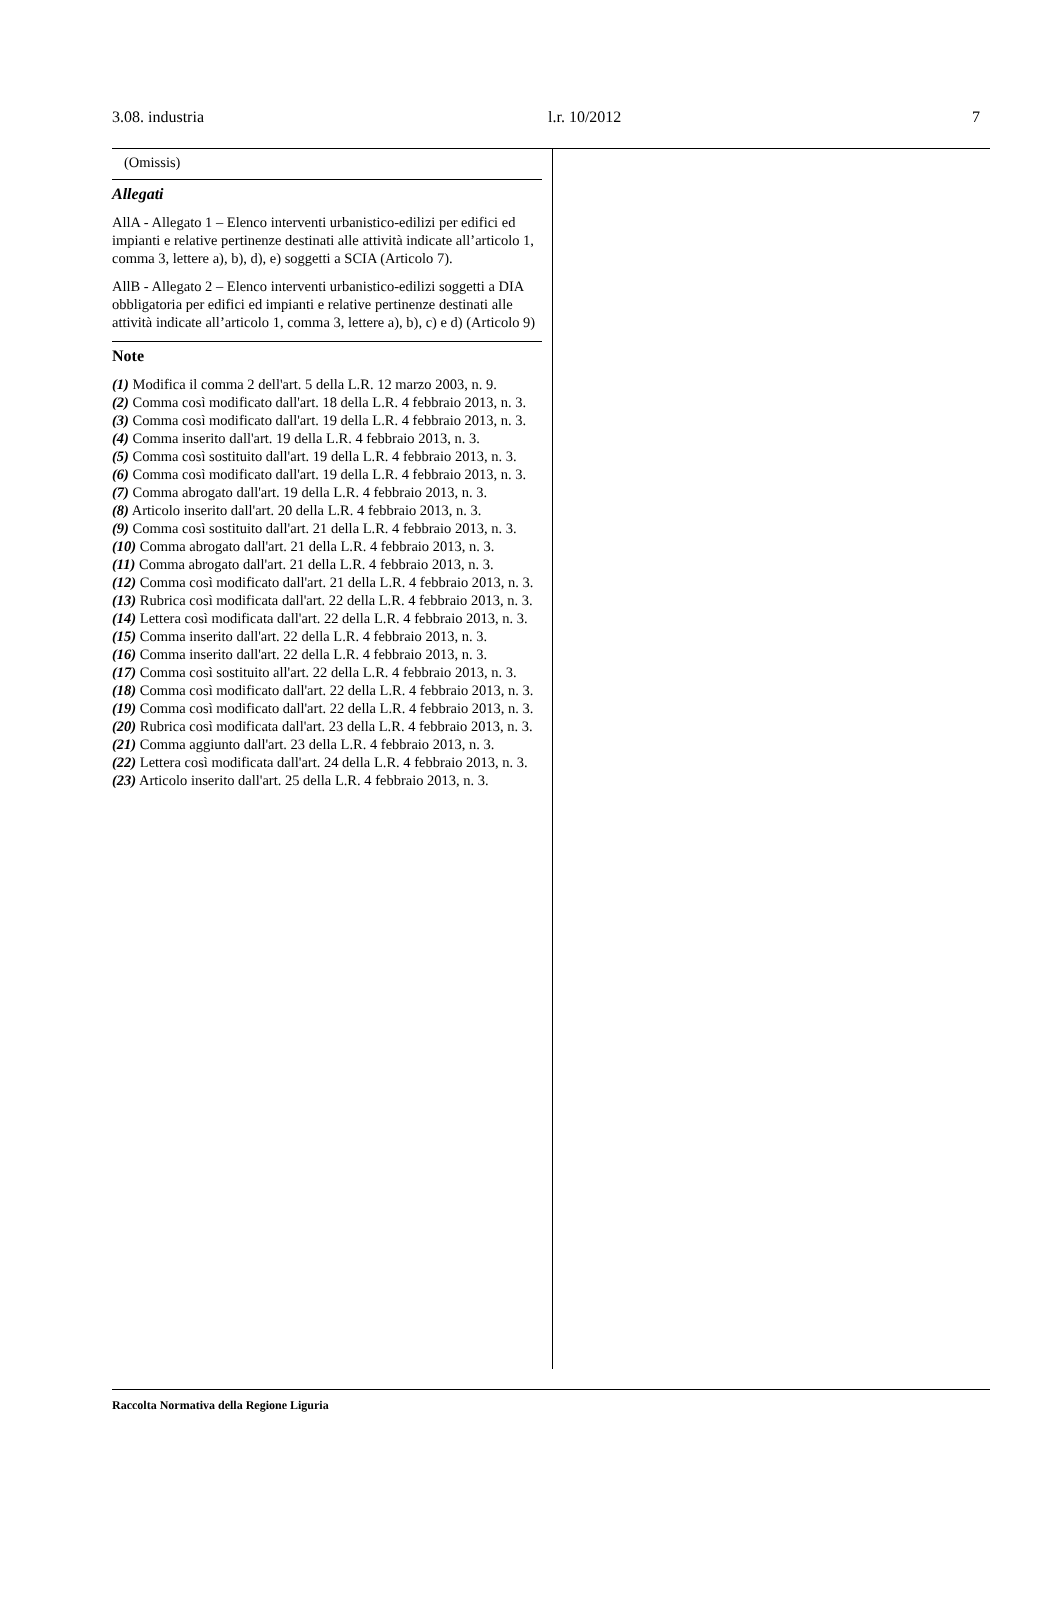3.08. industria l.r. 10/2012 7
(Omissis)
Allegati
AllA - Allegato 1 – Elenco interventi urbanistico-edilizi per edifici ed impianti e relative pertinenze destinati alle attività indicate all’articolo 1, comma 3, lettere a), b), d), e) soggetti a SCIA (Articolo 7).
AllB - Allegato 2 – Elenco interventi urbanistico-edilizi soggetti a DIA obbligatoria per edifici ed impianti e relative pertinenze destinati alle attività indicate all’articolo 1, comma 3, lettere a), b), c) e d) (Articolo 9)
Note
(1) Modifica il comma 2 dell'art. 5 della L.R. 12 marzo 2003, n. 9.
(2) Comma così modificato dall'art. 18 della L.R. 4 febbraio 2013, n. 3.
(3) Comma così modificato dall'art. 19 della L.R. 4 febbraio 2013, n. 3.
(4) Comma inserito dall'art. 19 della L.R. 4 febbraio 2013, n. 3.
(5) Comma così sostituito dall'art. 19 della L.R. 4 febbraio 2013, n. 3.
(6) Comma così modificato dall'art. 19 della L.R. 4 febbraio 2013, n. 3.
(7) Comma abrogato dall'art. 19 della L.R. 4 febbraio 2013, n. 3.
(8) Articolo inserito dall'art. 20 della L.R. 4 febbraio 2013, n. 3.
(9) Comma così sostituito dall'art. 21 della L.R. 4 febbraio 2013, n. 3.
(10) Comma abrogato dall'art. 21 della L.R. 4 febbraio 2013, n. 3.
(11) Comma abrogato dall'art. 21 della L.R. 4 febbraio 2013, n. 3.
(12) Comma così modificato dall'art. 21 della L.R. 4 febbraio 2013, n. 3.
(13) Rubrica così modificata dall'art. 22 della L.R. 4 febbraio 2013, n. 3.
(14) Lettera così modificata dall'art. 22 della L.R. 4 febbraio 2013, n. 3.
(15) Comma inserito dall'art. 22 della L.R. 4 febbraio 2013, n. 3.
(16) Comma inserito dall'art. 22 della L.R. 4 febbraio 2013, n. 3.
(17) Comma così sostituito all'art. 22 della L.R. 4 febbraio 2013, n. 3.
(18) Comma così modificato dall'art. 22 della L.R. 4 febbraio 2013, n. 3.
(19) Comma così modificato dall'art. 22 della L.R. 4 febbraio 2013, n. 3.
(20) Rubrica così modificata dall'art. 23 della L.R. 4 febbraio 2013, n. 3.
(21) Comma aggiunto dall'art. 23 della L.R. 4 febbraio 2013, n. 3.
(22) Lettera così modificata dall'art. 24 della L.R. 4 febbraio 2013, n. 3.
(23) Articolo inserito dall'art. 25 della L.R. 4 febbraio 2013, n. 3.
Raccolta Normativa della Regione Liguria